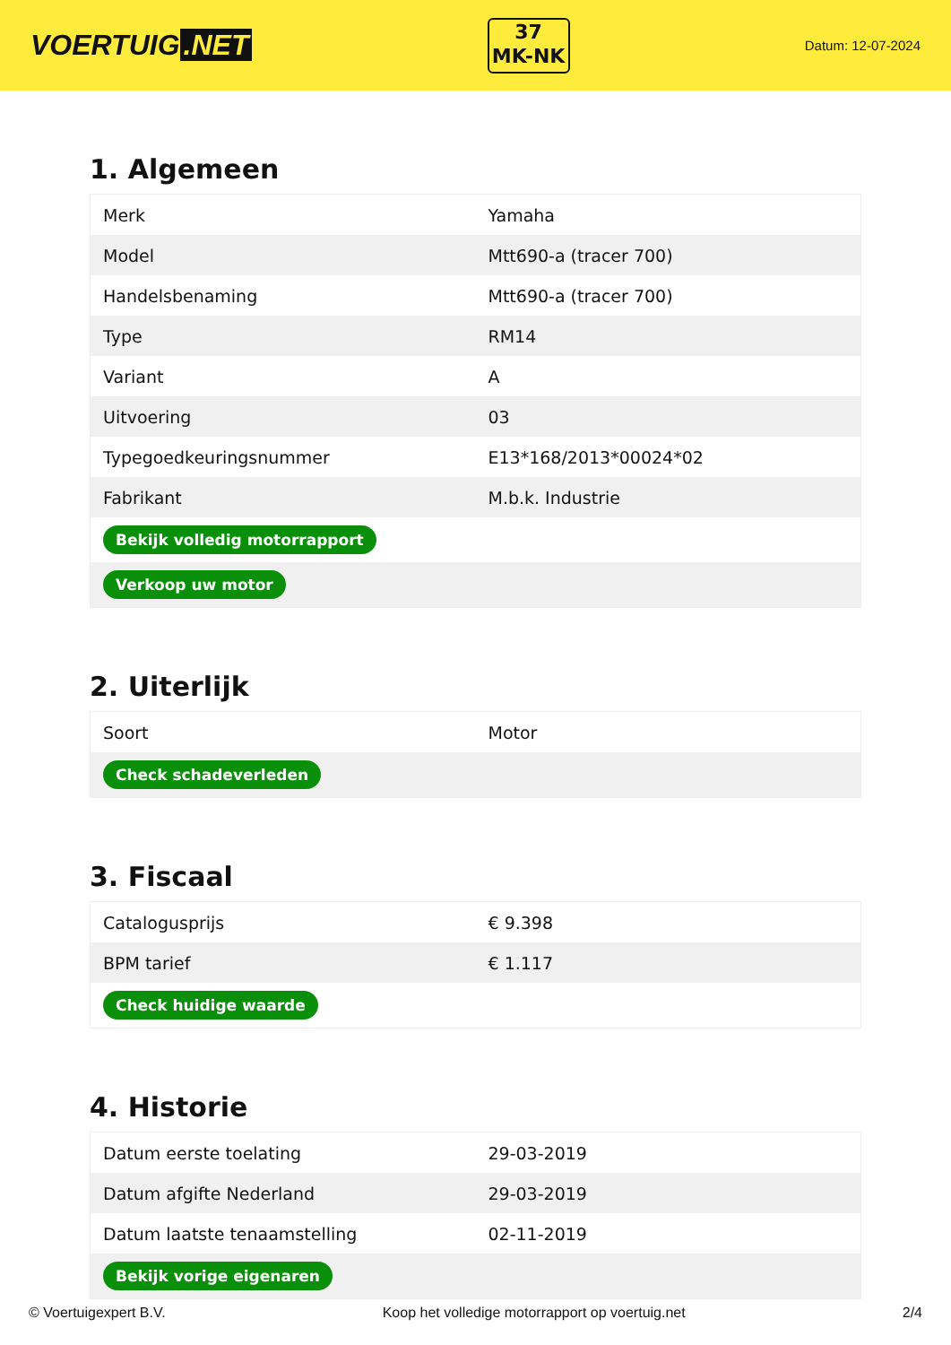VOERTUIG.NET
37
MK-NK
Datum: 12-07-2024
1. Algemeen
| Merk | Yamaha |
| Model | Mtt690-a (tracer 700) |
| Handelsbenaming | Mtt690-a (tracer 700) |
| Type | RM14 |
| Variant | A |
| Uitvoering | 03 |
| Typegoedkeuringsnummer | E13*168/2013*00024*02 |
| Fabrikant | M.b.k. Industrie |
| Bekijk volledig motorrapport | |
| Verkoop uw motor | |
2. Uiterlijk
| Soort | Motor |
| Check schadeverleden | |
3. Fiscaal
| Catalogusprijs | € 9.398 |
| BPM tarief | € 1.117 |
| Check huidige waarde | |
4. Historie
| Datum eerste toelating | 29-03-2019 |
| Datum afgifte Nederland | 29-03-2019 |
| Datum laatste tenaamstelling | 02-11-2019 |
| Bekijk vorige eigenaren | |
© Voertuigexpert B.V. Koop het volledige motorrapport op voertuig.net 2/4